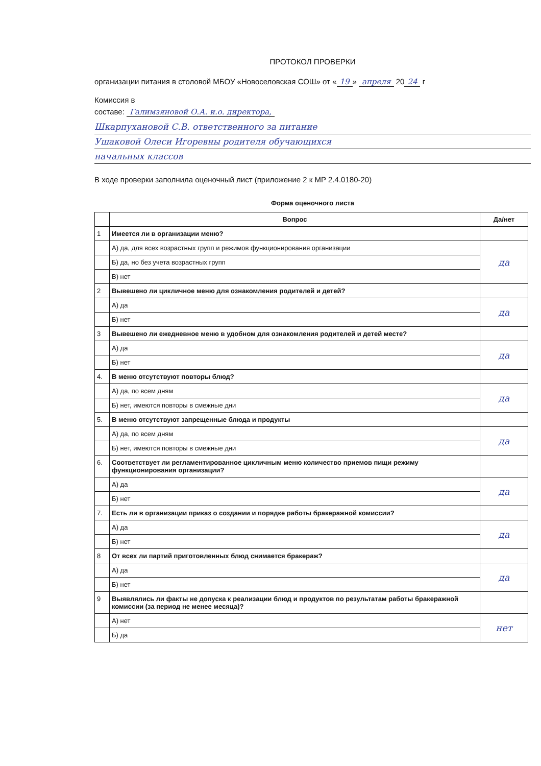ПРОТОКОЛ ПРОВЕРКИ
организации питания в столовой МБОУ «Новоселовская СОШ» от « 19 » апреля 20 24 г
Комиссия в
составе: Галимзяновой О.А. и.о. директора,
Шкарпухановой С.В. ответственного за питание
Ушаковой Олеси Игоревны родителя обучающихся
начальных классов
В ходе проверки заполнила оценочный лист (приложение 2 к МР 2.4.0180-20)
Форма оценочного листа
| | Вопрос | Да/нет |
| --- | --- | --- |
| 1 | Имеется ли в организации меню? | |
| | А) да, для всех возрастных групп и режимов функционирования организации | да |
| | Б) да, но без учета возрастных групп | |
| | В) нет | |
| 2 | Вывешено ли цикличное меню для ознакомления родителей и детей? | |
| | А) да | да |
| | Б) нет | |
| 3 | Вывешено ли ежедневное меню в удобном для ознакомления родителей и детей месте? | |
| | А) да | да |
| | Б) нет | |
| 4. | В меню отсутствуют повторы блюд? | |
| | А) да, по всем дням | да |
| | Б) нет, имеются повторы в смежные дни | |
| 5. | В меню отсутствуют запрещенные блюда и продукты | |
| | А) да, по всем дням | да |
| | Б) нет, имеются повторы в смежные дни | |
| 6. | Соответствует ли регламентированное цикличным меню количество приемов пищи режиму функционирования организации? | |
| | А) да | да |
| | Б) нет | |
| 7. | Есть ли в организации приказ о создании и порядке работы бракеражной комиссии? | |
| | А) да | да |
| | Б) нет | |
| 8 | От всех ли партий приготовленных блюд снимается бракераж? | |
| | А) да | да |
| | Б) нет | |
| 9 | Выявлялись ли факты не допуска к реализации блюд и продуктов по результатам работы бракеражной комиссии (за период не менее месяца)? | |
| | А) нет | нет |
| | Б) да | |